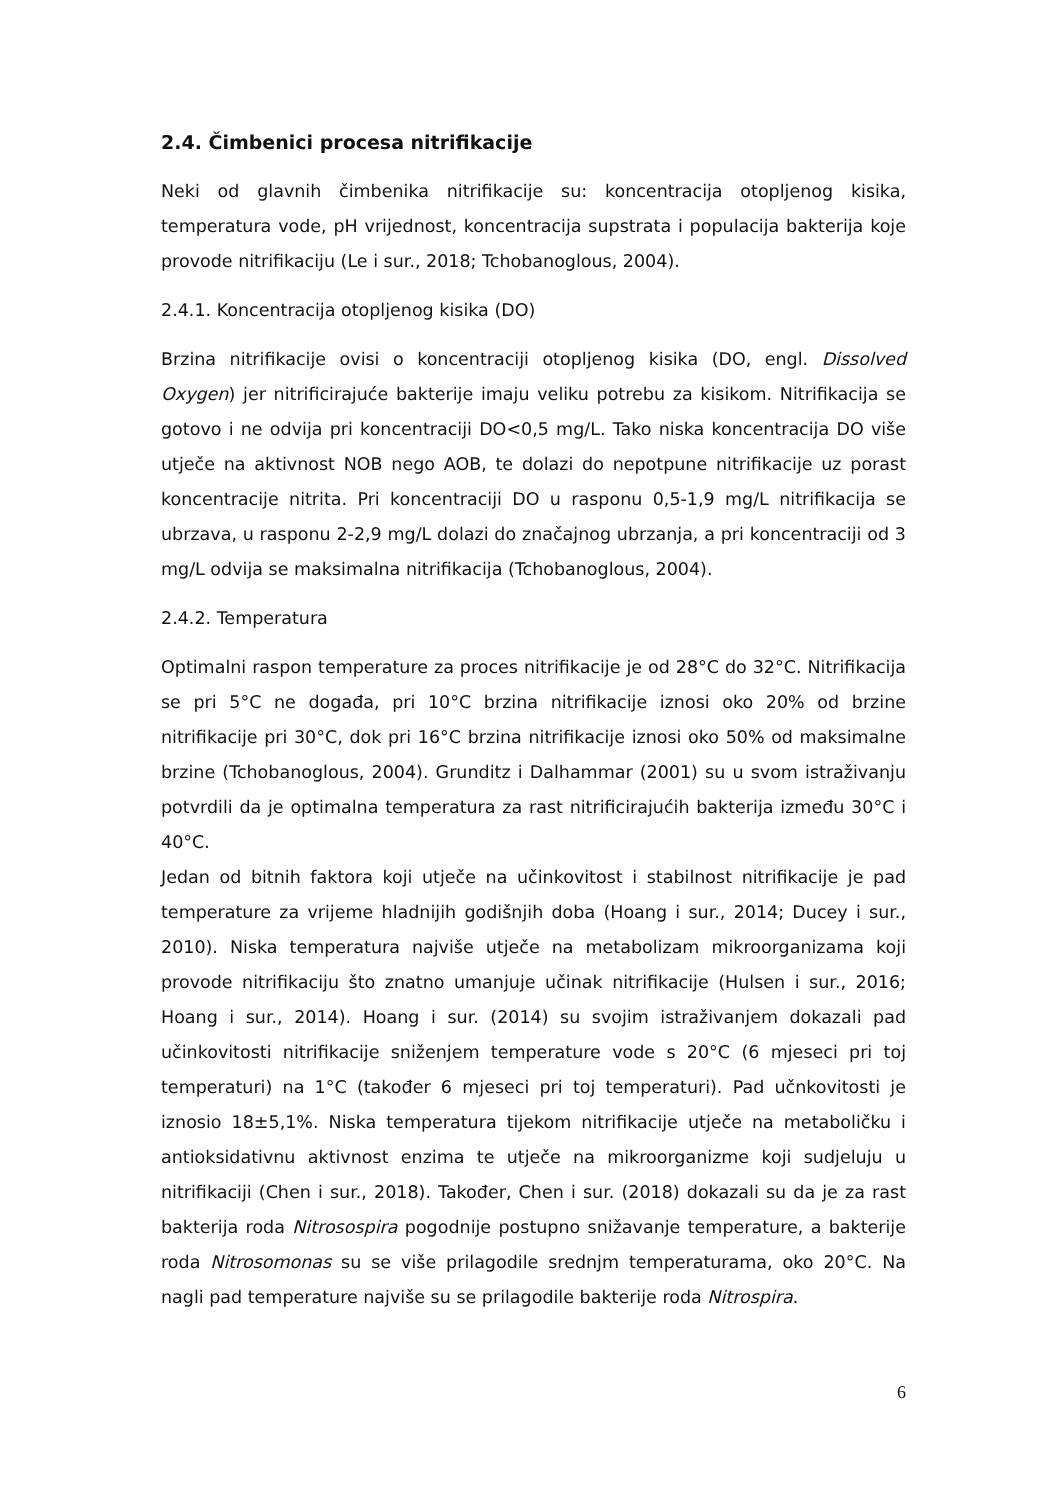2.4. Čimbenici procesa nitrifikacije
Neki od glavnih čimbenika nitrifikacije su: koncentracija otopljenog kisika, temperatura vode, pH vrijednost, koncentracija supstrata i populacija bakterija koje provode nitrifikaciju (Le i sur., 2018; Tchobanoglous, 2004).
2.4.1. Koncentracija otopljenog kisika (DO)
Brzina nitrifikacije ovisi o koncentraciji otopljenog kisika (DO, engl. Dissolved Oxygen) jer nitrificirajuće bakterije imaju veliku potrebu za kisikom. Nitrifikacija se gotovo i ne odvija pri koncentraciji DO<0,5 mg/L. Tako niska koncentracija DO više utječe na aktivnost NOB nego AOB, te dolazi do nepotpune nitrifikacije uz porast koncentracije nitrita. Pri koncentraciji DO u rasponu 0,5-1,9 mg/L nitrifikacija se ubrzava, u rasponu 2-2,9 mg/L dolazi do značajnog ubrzanja, a pri koncentraciji od 3 mg/L odvija se maksimalna nitrifikacija (Tchobanoglous, 2004).
2.4.2. Temperatura
Optimalni raspon temperature za proces nitrifikacije je od 28°C do 32°C. Nitrifikacija se pri 5°C ne događa, pri 10°C brzina nitrifikacije iznosi oko 20% od brzine nitrifikacije pri 30°C, dok pri 16°C brzina nitrifikacije iznosi oko 50% od maksimalne brzine (Tchobanoglous, 2004). Grunditz i Dalhammar (2001) su u svom istraživanju potvrdili da je optimalna temperatura za rast nitrificirajućih bakterija između 30°C i 40°C.
Jedan od bitnih faktora koji utječe na učinkovitost i stabilnost nitrifikacije je pad temperature za vrijeme hladnijih godišnjih doba (Hoang i sur., 2014; Ducey i sur., 2010). Niska temperatura najviše utječe na metabolizam mikroorganizama koji provode nitrifikaciju što znatno umanjuje učinak nitrifikacije (Hulsen i sur., 2016; Hoang i sur., 2014). Hoang i sur. (2014) su svojim istraživanjem dokazali pad učinkovitosti nitrifikacije sniženjem temperature vode s 20°C (6 mjeseci pri toj temperaturi) na 1°C (također 6 mjeseci pri toj temperaturi). Pad učnkovitosti je iznosio 18±5,1%. Niska temperatura tijekom nitrifikacije utječe na metaboličku i antioksidativnu aktivnost enzima te utječe na mikroorganizme koji sudjeluju u nitrifikaciji (Chen i sur., 2018). Također, Chen i sur. (2018) dokazali su da je za rast bakterija roda Nitrosospira pogodnije postupno snižavanje temperature, a bakterije roda Nitrosomonas su se više prilagodile srednjm temperaturama, oko 20°C. Na nagli pad temperature najviše su se prilagodile bakterije roda Nitrospira.
6